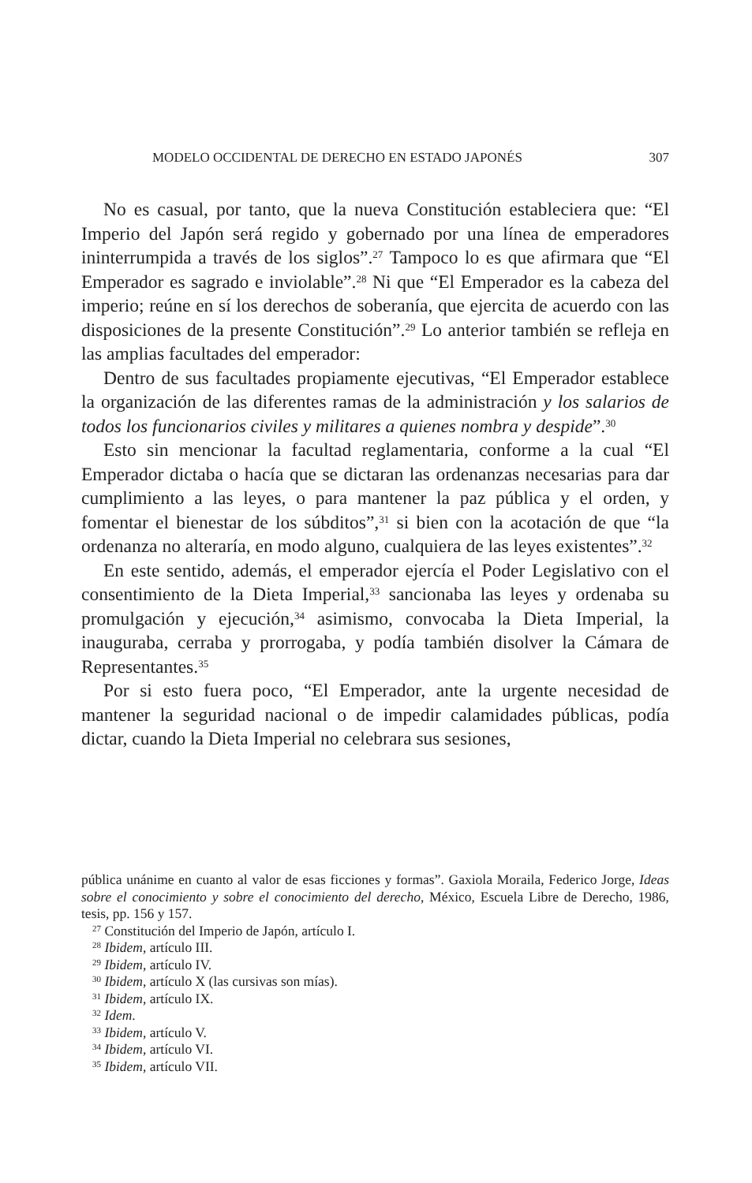MODELO OCCIDENTAL DE DERECHO EN ESTADO JAPONÉS 307
No es casual, por tanto, que la nueva Constitución estableciera que: “El Imperio del Japón será regido y gobernado por una línea de emperadores ininterrumpida a través de los siglos”.<sup>27</sup> Tampoco lo es que afirmara que “El Emperador es sagrado e inviolable”.<sup>28</sup> Ni que “El Emperador es la cabeza del imperio; reúne en sí los derechos de soberanía, que ejercita de acuerdo con las disposiciones de la presente Constitución”.<sup>29</sup> Lo anterior también se refleja en las amplias facultades del emperador:
Dentro de sus facultades propiamente ejecutivas, “El Emperador establece la organización de las diferentes ramas de la administración y los salarios de todos los funcionarios civiles y militares a quienes nombra y despide”.<sup>30</sup>
Esto sin mencionar la facultad reglamentaria, conforme a la cual “El Emperador dictaba o hacía que se dictaran las ordenanzas necesarias para dar cumplimiento a las leyes, o para mantener la paz pública y el orden, y fomentar el bienestar de los súbditos”,<sup>31</sup> si bien con la acotación de que “la ordenanza no alteraría, en modo alguno, cualquiera de las leyes existentes”.<sup>32</sup>
En este sentido, además, el emperador ejercía el Poder Legislativo con el consentimiento de la Dieta Imperial,<sup>33</sup> sancionaba las leyes y ordenaba su promulgación y ejecución,<sup>34</sup> asimismo, convocaba la Dieta Imperial, la inauguraba, cerraba y prorrogaba, y podía también disolver la Cámara de Representantes.<sup>35</sup>
Por si esto fuera poco, “El Emperador, ante la urgente necesidad de mantener la seguridad nacional o de impedir calamidades públicas, podía dictar, cuando la Dieta Imperial no celebrara sus sesiones,
pública unánime en cuanto al valor de esas ficciones y formas”. Gaxiola Moraila, Federico Jorge, Ideas sobre el conocimiento y sobre el conocimiento del derecho, México, Escuela Libre de Derecho, 1986, tesis, pp. 156 y 157.
<sup>27</sup> Constitución del Imperio de Japón, artículo I.
<sup>28</sup> Ibidem, artículo III.
<sup>29</sup> Ibidem, artículo IV.
<sup>30</sup> Ibidem, artículo X (las cursivas son mías).
<sup>31</sup> Ibidem, artículo IX.
<sup>32</sup> Idem.
<sup>33</sup> Ibidem, artículo V.
<sup>34</sup> Ibidem, artículo VI.
<sup>35</sup> Ibidem, artículo VII.